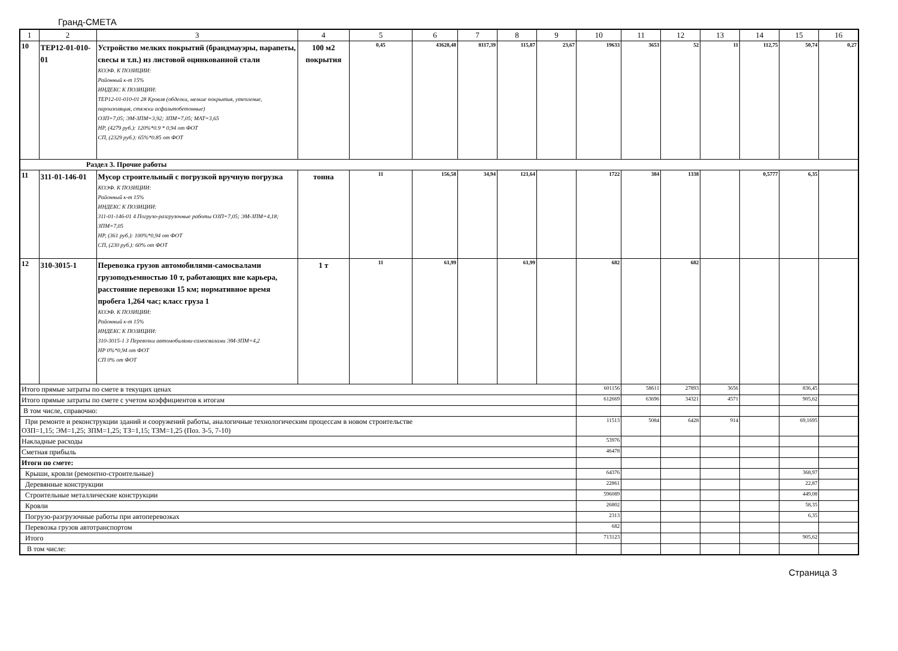Гранд-СМЕТА
| 1 | 2 | 3 | 4 | 5 | 6 | 7 | 8 | 9 | 10 | 11 | 12 | 13 | 14 | 15 | 16 |
| 10 | ТЕР12-01-010-01 | Устройство мелких покрытий (брандмауэры, парапеты, свесы и т.п.) из листовой оцинкованной стали КОЭФ. К ПОЗИЦИИ: Районный к-т 15% ИНДЕКС К ПОЗИЦИИ: ТЕР12-01-010-01 28 Кровля (обделки, мелкие покрытия, утепление, пароизоляция, стяжки асфальтобетонные) ОЗП=7,05; ЭМ-ЗПМ=3,92; ЗПМ=7,05; МАТ=3,65 НР, (4279 руб.): 120%*0.9 * 0,94 от ФОТ СП, (2329 руб.): 65%*0.85 от ФОТ | 100 м2 покрытия | 0,45 | 43628,48 | 8117,39 | 115,87 | 23,67 | 19633 | 3653 | 52 | 11 | 112,75 | 50,74 | 0,27 |
| Раздел 3. Прочие работы | | | | | | | | | | | | | | | |
| 11 | 311-01-146-01 | Мусор строительный с погрузкой вручную погрузка КОЭФ. К ПОЗИЦИИ: Районный к-т 15% ИНДЕКС К ПОЗИЦИИ: 311-01-146-01 4 Погрузо-разгрузочные работы ОЗП=7,05; ЭМ-ЗПМ=4,18; ЗПМ=7,05 НР, (361 руб.): 100%*0,94 от ФОТ СП, (230 руб.): 60% от ФОТ | тонна | 11 | 156,58 | 34,94 | 121,64 | | 1722 | 384 | 1338 | | 0,5777 | 6,35 | |
| 12 | 310-3015-1 | Перевозка грузов автомобилями-самосвалами грузоподъемностью 10 т, работающих вне карьера, расстояние перевозки 15 км; нормативное время пробега 1,264 час; класс груза 1 КОЭФ. К ПОЗИЦИИ: Районный к-т 15% ИНДЕКС К ПОЗИЦИИ: 310-3015-1 3 Перевозки автомобилями-самосвалами ЭМ-ЗПМ=4,2 НР 0%*0,94 от ФОТ СП 0% от ФОТ | 1 т | 11 | 61,99 | | 61,99 | | 682 | | 682 | | | | |
| Итого прямые затраты по смете в текущих ценах | | | | | | | | | 601156 | 58611 | 27893 | 3656 | | 836,45 | |
| Итого прямые затраты по смете с учетом коэффициентов к итогам | | | | | | | | | 612669 | 63696 | 34321 | 4571 | | 905,62 | |
| В том числе, справочно: | | | | | | | | | | | | | | | |
| При ремонте и реконструкции зданий и сооружений работы, аналогичные технологическим процессам в новом строительстве ОЗП=1,15; ЭМ=1,25; ЗПМ=1,25; ТЗ=1,15; ТЗМ=1,25 (Поз. 3-5, 7-10) | | | | | | | | | 11513 | 5084 | 6428 | 914 | | 69,1695 | |
| Накладные расходы | | | | | | | | | 53976 | | | | | | |
| Сметная прибыль | | | | | | | | | 46478 | | | | | | |
| Итоги по смете: | | | | | | | | | | | | | | | |
| Крыши, кровли (ремонтно-строительные) | | | | | | | | | 64376 | | | | | 368,97 | |
| Деревянные конструкции | | | | | | | | | 22861 | | | | | 22,87 | |
| Строительные металлические конструкции | | | | | | | | | 596089 | | | | | 449,08 | |
| Кровли | | | | | | | | | 26802 | | | | | 58,35 | |
| Погрузо-разгрузочные работы при автоперевозках | | | | | | | | | 2313 | | | | | 6,35 | |
| Перевозка грузов автотранспортом | | | | | | | | | 682 | | | | | | |
| Итого | | | | | | | | | 713123 | | | | | 905,62 | |
| В том числе: | | | | | | | | | | | | | | | |
Страница 3